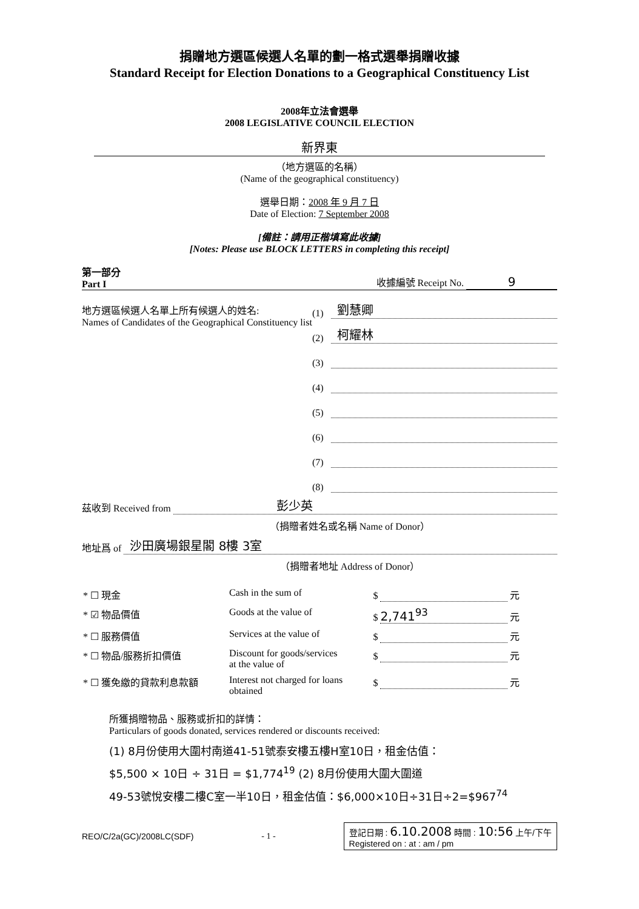捐贈地方選區候選人名單的劃一格式選舉捐贈收據
Standard Receipt for Election Donations to a Geographical Constituency List
2008年立法會選舉
2008 LEGISLATIVE COUNCIL ELECTION
新界東
（地方選區的名稱）
(Name of the geographical constituency)
選舉日期：2008 年 9 月 7 日
Date of Election: 7 September 2008
[備註：請用正楷填寫此收據]
[Notes: Please use BLOCK LETTERS in completing this receipt]
第一部分
Part I 收據編號 Receipt No. 9
地方選區候選人名單上所有候選人的姓名:
Names of Candidates of the Geographical Constituency list
(1) 劉慧卿
(2) 柯耀林
(3)
(4)
(5)
(6)
(7)
(8)
茲收到 Received from 彭少英
（捐贈者姓名或名稱 Name of Donor）
地址爲 of 沙田廣場銀星閣 8樓 3室
（捐贈者地址 Address of Donor）
| * ☐ 現金 | Cash in the sum of | $ 元 |
| * ☑ 物品價值 | Goods at the value of | $ 2,741<sup>93</sup> 元 |
| * ☐ 服務價值 | Services at the value of | $ 元 |
| * ☐ 物品/服務折扣價值 | Discount for goods/services at the value of | $ 元 |
| * ☐ 獲免繳的貸款利息款額 | Interest not charged for loans obtained | $ 元 |
所獲捐贈物品、服務或折扣的詳情：
Particulars of goods donated, services rendered or discounts received:
(1) 8月份使用大圍村南道41-51號泰安樓五樓H室10日，租金估值：
$5,500 × 10日 ÷ 31日 = $1,774<sup>19</sup> (2) 8月份使用大圍大圍道
49-53號悅安樓二樓C室一半10日，租金估值：$6,000×10日÷31日÷2=$967<sup>74</sup>
REO/C/2a(GC)/2008LC(SDF) - 1 - 登記日期 : 6.10.2008 時間 : 10:56 上午/下午
Registered on : at : am / pm